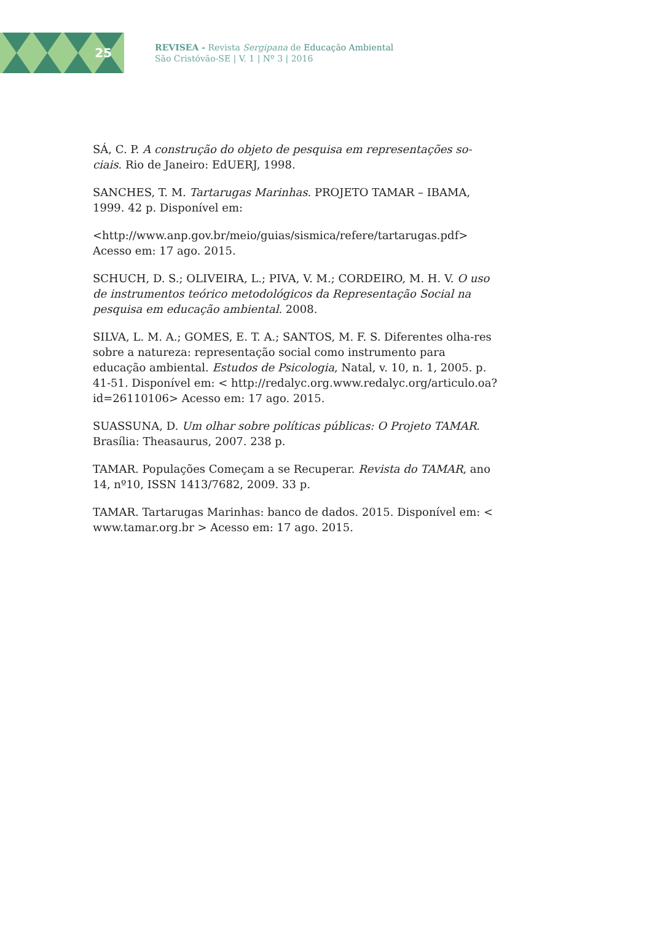25
REVISEA - Revista Sergipana de Educação Ambiental
São Cristóvão-SE | V. 1 | Nº 3 | 2016
SÁ, C. P. A construção do objeto de pesquisa em representações so-ciais. Rio de Janeiro: EdUERJ, 1998.
SANCHES, T. M. Tartarugas Marinhas. PROJETO TAMAR – IBAMA, 1999. 42 p. Disponível em:
<http://www.anp.gov.br/meio/guias/sismica/refere/tartarugas.pdf> Acesso em: 17 ago. 2015.
SCHUCH, D. S.; OLIVEIRA, L.; PIVA, V. M.; CORDEIRO, M. H. V. O uso de instrumentos teórico metodológicos da Representação Social na pesquisa em educação ambiental. 2008.
SILVA, L. M. A.; GOMES, E. T. A.; SANTOS, M. F. S. Diferentes olha-res sobre a natureza: representação social como instrumento para educação ambiental. Estudos de Psicologia, Natal, v. 10, n. 1, 2005. p. 41-51. Disponível em: < http://redalyc.org.www.redalyc.org/articulo.oa?id=26110106> Acesso em: 17 ago. 2015.
SUASSUNA, D. Um olhar sobre políticas públicas: O Projeto TAMAR. Brasília: Theasaurus, 2007. 238 p.
TAMAR. Populações Começam a se Recuperar. Revista do TAMAR, ano 14, nº10, ISSN 1413/7682, 2009. 33 p.
TAMAR. Tartarugas Marinhas: banco de dados. 2015. Disponível em: < www.tamar.org.br > Acesso em: 17 ago. 2015.